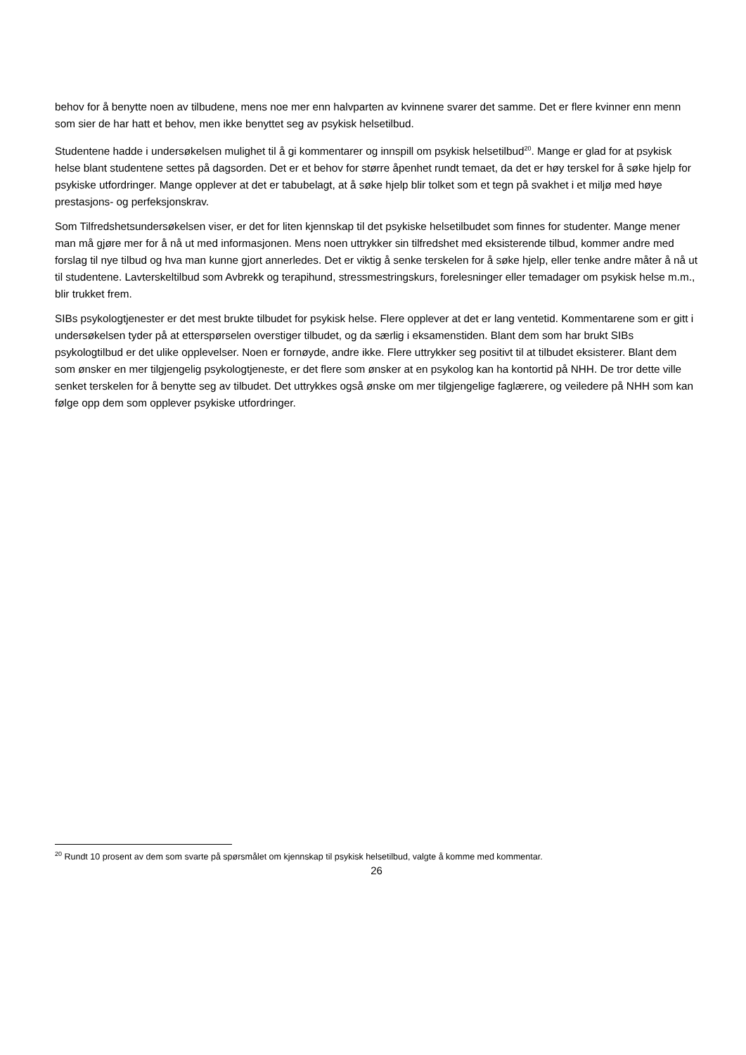behov for å benytte noen av tilbudene, mens noe mer enn halvparten av kvinnene svarer det samme. Det er flere kvinner enn menn som sier de har hatt et behov, men ikke benyttet seg av psykisk helsetilbud.
Studentene hadde i undersøkelsen mulighet til å gi kommentarer og innspill om psykisk helsetilbud<sup>20</sup>. Mange er glad for at psykisk helse blant studentene settes på dagsorden. Det er et behov for større åpenhet rundt temaet, da det er høy terskel for å søke hjelp for psykiske utfordringer. Mange opplever at det er tabubelagt, at å søke hjelp blir tolket som et tegn på svakhet i et miljø med høye prestasjons- og perfeksjonskrav.
Som Tilfredshetsundersøkelsen viser, er det for liten kjennskap til det psykiske helsetilbudet som finnes for studenter. Mange mener man må gjøre mer for å nå ut med informasjonen. Mens noen uttrykker sin tilfredshet med eksisterende tilbud, kommer andre med forslag til nye tilbud og hva man kunne gjort annerledes. Det er viktig å senke terskelen for å søke hjelp, eller tenke andre måter å nå ut til studentene. Lavterskeltilbud som Avbrekk og terapihund, stressmestringskurs, forelesninger eller temadager om psykisk helse m.m., blir trukket frem.
SIBs psykologtjenester er det mest brukte tilbudet for psykisk helse. Flere opplever at det er lang ventetid. Kommentarene som er gitt i undersøkelsen tyder på at etterspørselen overstiger tilbudet, og da særlig i eksamenstiden. Blant dem som har brukt SIBs psykologtilbud er det ulike opplevelser. Noen er fornøyde, andre ikke. Flere uttrykker seg positivt til at tilbudet eksisterer. Blant dem som ønsker en mer tilgjengelig psykologtjeneste, er det flere som ønsker at en psykolog kan ha kontortid på NHH. De tror dette ville senket terskelen for å benytte seg av tilbudet. Det uttrykkes også ønske om mer tilgjengelige faglærere, og veiledere på NHH som kan følge opp dem som opplever psykiske utfordringer.
<sup>20</sup> Rundt 10 prosent av dem som svarte på spørsmålet om kjennskap til psykisk helsetilbud, valgte å komme med kommentar.
26